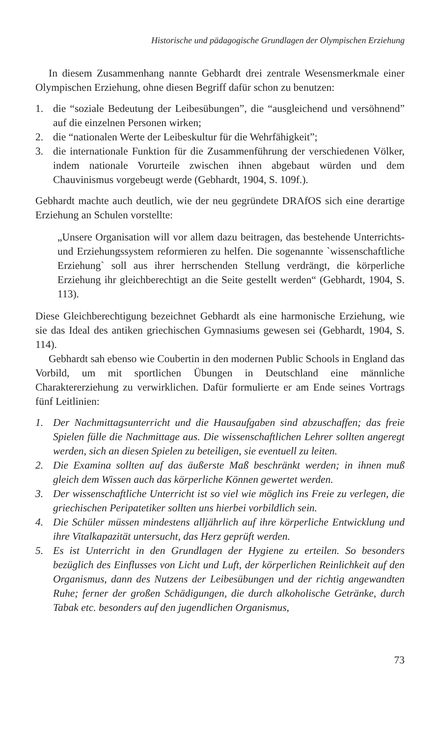Historische und pädagogische Grundlagen der Olympischen Erziehung
In diesem Zusammenhang nannte Gebhardt drei zentrale Wesensmerkmale einer Olympischen Erziehung, ohne diesen Begriff dafür schon zu benutzen:
1. die “soziale Bedeutung der Leibesübungen”, die “ausgleichend und versöhnend” auf die einzelnen Personen wirken;
2. die “nationalen Werte der Leibeskultur für die Wehrfähigkeit”;
3. die internationale Funktion für die Zusammenführung der verschiedenen Völker, indem nationale Vorurteile zwischen ihnen abgebaut würden und dem Chauvinismus vorgebeugt werde (Gebhardt, 1904, S. 109f.).
Gebhardt machte auch deutlich, wie der neu gegründete DRAfOS sich eine derartige Erziehung an Schulen vorstellte:
„Unsere Organisation will vor allem dazu beitragen, das bestehende Unterrichts- und Erziehungssystem reformieren zu helfen. Die sogenannte `wissenschaftliche Erziehung` soll aus ihrer herrschenden Stellung verdrängt, die körperliche Erziehung ihr gleichberechtigt an die Seite gestellt werden“ (Gebhardt, 1904, S. 113).
Diese Gleichberechtigung bezeichnet Gebhardt als eine harmonische Erziehung, wie sie das Ideal des antiken griechischen Gymnasiums gewesen sei (Gebhardt, 1904, S. 114).
Gebhardt sah ebenso wie Coubertin in den modernen Public Schools in England das Vorbild, um mit sportlichen Übungen in Deutschland eine männliche Charaktererziehung zu verwirklichen. Dafür formulierte er am Ende seines Vortrags fünf Leitlinien:
1. Der Nachmittagsunterricht und die Hausaufgaben sind abzuschaffen; das freie Spielen fülle die Nachmittage aus. Die wissenschaftlichen Lehrer sollten angeregt werden, sich an diesen Spielen zu beteiligen, sie eventuell zu leiten.
2. Die Examina sollten auf das äußerste Maß beschränkt werden; in ihnen muß gleich dem Wissen auch das körperliche Können gewertet werden.
3. Der wissenschaftliche Unterricht ist so viel wie möglich ins Freie zu verlegen, die griechischen Peripatetiker sollten uns hierbei vorbildlich sein.
4. Die Schüler müssen mindestens alljährlich auf ihre körperliche Entwicklung und ihre Vitalkapazität untersucht, das Herz geprüft werden.
5. Es ist Unterricht in den Grundlagen der Hygiene zu erteilen. So besonders bezüglich des Einflusses von Licht und Luft, der körperlichen Reinlichkeit auf den Organismus, dann des Nutzens der Leibesübungen und der richtig angewandten Ruhe; ferner der großen Schädigungen, die durch alkoholische Getränke, durch Tabak etc. besonders auf den jugendlichen Organismus,
73